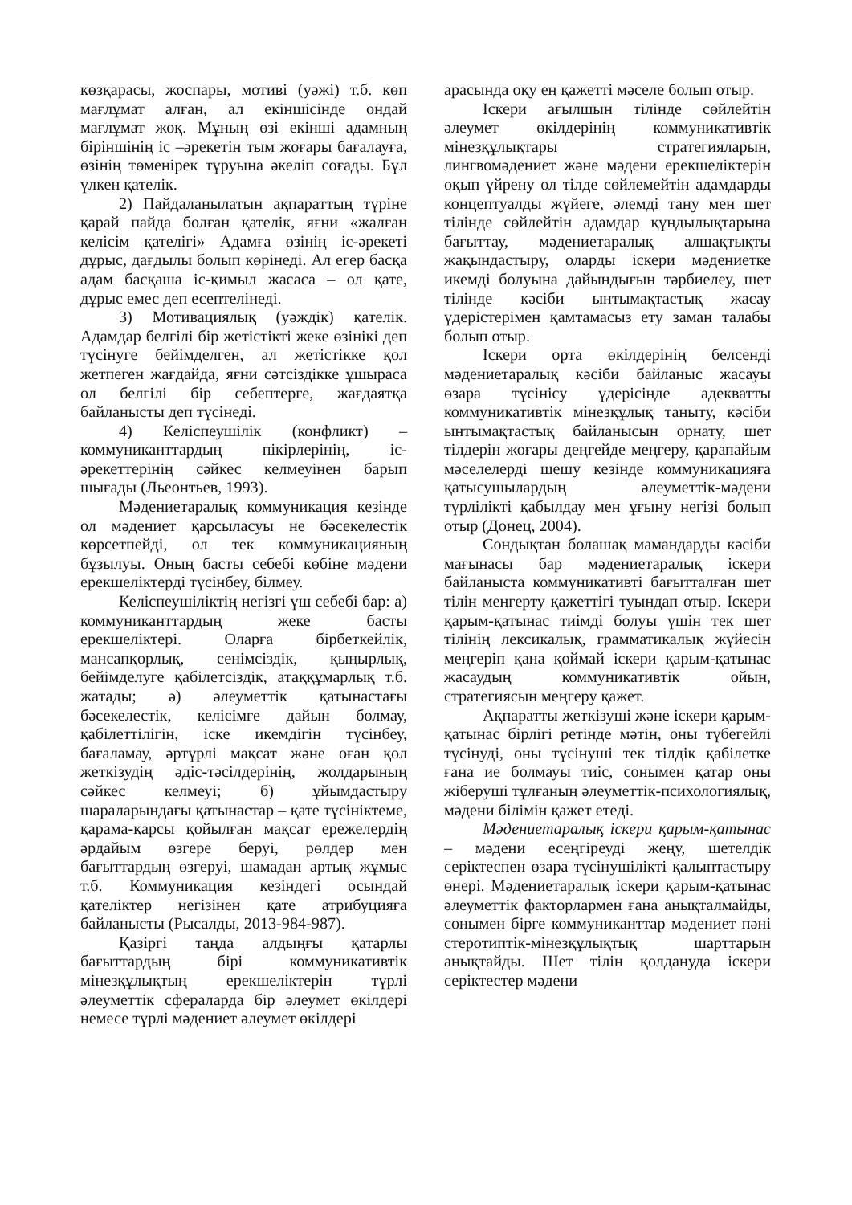көзқарасы, жоспары, мотиві (уәжі) т.б. көп мағлұмат алған, ал екіншісінде ондай мағлұмат жоқ. Мұның өзі екінші адамның біріншінің іс –әрекетін тым жоғары бағалауға, өзінің төменірек тұруына әкеліп соғады. Бұл үлкен қателік.
2) Пайдаланылатын ақпараттың түріне қарай пайда болған қателік, яғни «жалған келісім қателігі» Адамға өзінің іс-әрекеті дұрыс, дағдылы болып көрінеді. Ал егер басқа адам басқаша іс-қимыл жасаса – ол қате, дұрыс емес деп есептелінеді.
3) Мотивациялық (уәждік) қателік. Адамдар белгілі бір жетістікті жеке өзінікі деп түсінуге бейімделген, ал жетістікке қол жетпеген жағдайда, яғни сәтсіздікке ұшыраса ол белгілі бір себептерге, жағдаятқа байланысты деп түсінеді.
4) Келіспеушілік (конфликт) – коммуниканттардың пікірлерінің, іс-әрекеттерінің сәйкес келмеуінен барып шығады (Льеонтьев, 1993).
Мәдениетаралық коммуникация кезінде ол мәдениет қарсыласуы не бәсекелестік көрсетпейді, ол тек коммуникацияның бұзылуы. Оның басты себебі көбіне мәдени ерекшеліктерді түсінбеу, білмеу.
Келіспеушіліктің негізгі үш себебі бар: а) коммуниканттардың жеке басты ерекшеліктері. Оларға бірбеткейлік, мансапқорлық, сенімсіздік, қыңырлық, бейімделуге қабілетсіздік, атаққұмарлық т.б. жатады; ә) әлеуметтік қатынастағы бәсекелестік, келісімге дайын болмау, қабілеттілігін, іске икемдігін түсінбеу, бағаламау, әртүрлі мақсат және оған қол жеткізудің әдіс-тәсілдерінің, жолдарының сәйкес келмеуі; б) ұйымдастыру шараларындағы қатынастар – қате түсініктеме, қарама-қарсы қойылған мақсат ережелердің әрдайым өзгере беруі, рөлдер мен бағыттардың өзгеруі, шамадан артық жұмыс т.б. Коммуникация кезіндегі осындай қателіктер негізінен қате атрибуцияға байланысты (Рысалды, 2013-984-987).
Қазіргі таңда алдыңғы қатарлы бағыттардың бірі коммуникативтік мінезқұлықтың ерекшеліктерін түрлі әлеуметтік сфераларда бір әлеумет өкілдері немесе түрлі мәдениет әлеумет өкілдері
арасында оқу ең қажетті мәселе болып отыр.
Іскери ағылшын тілінде сөйлейтін әлеумет өкілдерінің коммуникативтік мінезқұлықтары стратегияларын, лингвомәдениет және мәдени ерекшеліктерін оқып үйрену ол тілде сөйлемейтін адамдарды концептуалды жүйеге, әлемді тану мен шет тілінде сөйлейтін адамдар құндылықтарына бағыттау, мәдениетаралық алшақтықты жақындастыру, оларды іскери мәдениетке икемді болуына дайындығын тәрбиелеу, шет тілінде кәсіби ынтымақтастық жасау үдерістерімен қамтамасыз ету заман талабы болып отыр.
Іскери орта өкілдерінің белсенді мәдениетаралық кәсіби байланыс жасауы өзара түсінісу үдерісінде адекватты коммуникативтік мінезқұлық таныту, кәсіби ынтымақтастық байланысын орнату, шет тілдерін жоғары деңгейде меңгеру, қарапайым мәселелерді шешу кезінде коммуникацияға қатысушылардың әлеуметтік-мәдени түрлілікті қабылдау мен ұғыну негізі болып отыр (Донец, 2004).
Сондықтан болашақ мамандарды кәсіби мағынасы бар мәдениетаралық іскери байланыста коммуникативті бағытталған шет тілін меңгерту қажеттігі туындап отыр. Іскери қарым-қатынас тиімді болуы үшін тек шет тілінің лексикалық, грамматикалық жүйесін меңгеріп қана қоймай іскери қарым-қатынас жасаудың коммуникативтік ойын, стратегиясын меңгеру қажет.
Ақпаратты жеткізуші және іскери қарым-қатынас бірлігі ретінде мәтін, оны түбегейлі түсінуді, оны түсінуші тек тілдік қабілетке ғана ие болмауы тиіс, сонымен қатар оны жіберуші тұлғаның әлеуметтік-психологиялық, мәдени білімін қажет етеді.
Мәдениетаралық іскери қарым-қатынас – мәдени есеңгіреуді жеңу, шетелдік серіктеспен өзара түсінушілікті қалыптастыру өнері. Мәдениетаралық іскери қарым-қатынас әлеуметтік факторлармен ғана анықталмайды, сонымен бірге коммуниканттар мәдениет пәні стеротиптік-мінезқұлықтық шарттарын анықтайды. Шет тілін қолдануда іскери серіктестер мәдени